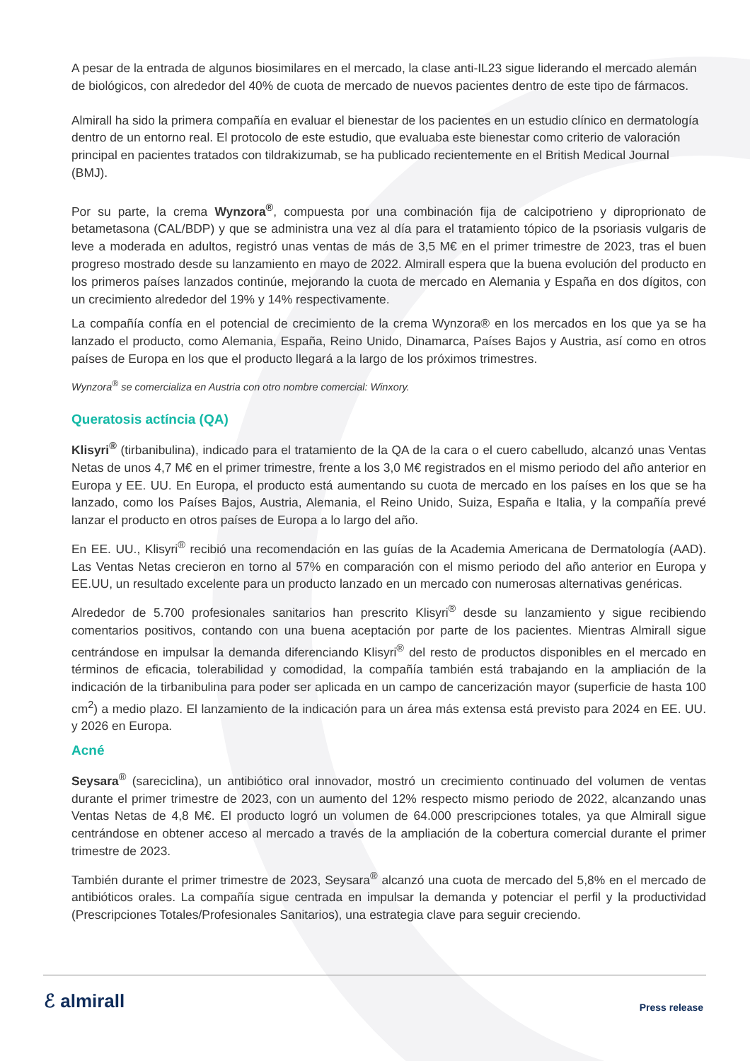A pesar de la entrada de algunos biosimilares en el mercado, la clase anti-IL23 sigue liderando el mercado alemán de biológicos, con alrededor del 40% de cuota de mercado de nuevos pacientes dentro de este tipo de fármacos.
Almirall ha sido la primera compañía en evaluar el bienestar de los pacientes en un estudio clínico en dermatología dentro de un entorno real. El protocolo de este estudio, que evaluaba este bienestar como criterio de valoración principal en pacientes tratados con tildrakizumab, se ha publicado recientemente en el British Medical Journal (BMJ).
Por su parte, la crema Wynzora<sup>®</sup>, compuesta por una combinación fija de calcipotrieno y diproprionato de betametasona (CAL/BDP) y que se administra una vez al día para el tratamiento tópico de la psoriasis vulgaris de leve a moderada en adultos, registró unas ventas de más de 3,5 M€ en el primer trimestre de 2023, tras el buen progreso mostrado desde su lanzamiento en mayo de 2022. Almirall espera que la buena evolución del producto en los primeros países lanzados continúe, mejorando la cuota de mercado en Alemania y España en dos dígitos, con un crecimiento alrededor del 19% y 14% respectivamente.
La compañía confía en el potencial de crecimiento de la crema Wynzora® en los mercados en los que ya se ha lanzado el producto, como Alemania, España, Reino Unido, Dinamarca, Países Bajos y Austria, así como en otros países de Europa en los que el producto llegará a la largo de los próximos trimestres.
Wynzora<sup>®</sup> se comercializa en Austria con otro nombre comercial: Winxory.
Queratosis actíncia (QA)
Klisyri<sup>®</sup> (tirbanibulina), indicado para el tratamiento de la QA de la cara o el cuero cabelludo, alcanzó unas Ventas Netas de unos 4,7 M€ en el primer trimestre, frente a los 3,0 M€ registrados en el mismo periodo del año anterior en Europa y EE. UU. En Europa, el producto está aumentando su cuota de mercado en los países en los que se ha lanzado, como los Países Bajos, Austria, Alemania, el Reino Unido, Suiza, España e Italia, y la compañía prevé lanzar el producto en otros países de Europa a lo largo del año.
En EE. UU., Klisyri<sup>®</sup> recibió una recomendación en las guías de la Academia Americana de Dermatología (AAD). Las Ventas Netas crecieron en torno al 57% en comparación con el mismo periodo del año anterior en Europa y EE.UU, un resultado excelente para un producto lanzado en un mercado con numerosas alternativas genéricas.
Alrededor de 5.700 profesionales sanitarios han prescrito Klisyri<sup>®</sup> desde su lanzamiento y sigue recibiendo comentarios positivos, contando con una buena aceptación por parte de los pacientes. Mientras Almirall sigue centrándose en impulsar la demanda diferenciando Klisyri<sup>®</sup> del resto de productos disponibles en el mercado en términos de eficacia, tolerabilidad y comodidad, la compañía también está trabajando en la ampliación de la indicación de la tirbanibulina para poder ser aplicada en un campo de cancerización mayor (superficie de hasta 100 cm<sup>2</sup>) a medio plazo. El lanzamiento de la indicación para un área más extensa está previsto para 2024 en EE. UU. y 2026 en Europa.
Acné
Seysara<sup>®</sup> (sareciclina), un antibiótico oral innovador, mostró un crecimiento continuado del volumen de ventas durante el primer trimestre de 2023, con un aumento del 12% respecto mismo periodo de 2022, alcanzando unas Ventas Netas de 4,8 M€. El producto logró un volumen de 64.000 prescripciones totales, ya que Almirall sigue centrándose en obtener acceso al mercado a través de la ampliación de la cobertura comercial durante el primer trimestre de 2023.
También durante el primer trimestre de 2023, Seysara<sup>®</sup> alcanzó una cuota de mercado del 5,8% en el mercado de antibióticos orales. La compañía sigue centrada en impulsar la demanda y potenciar el perfil y la productividad (Prescripciones Totales/Profesionales Sanitarios), una estrategia clave para seguir creciendo.
ℰ almirall Press release